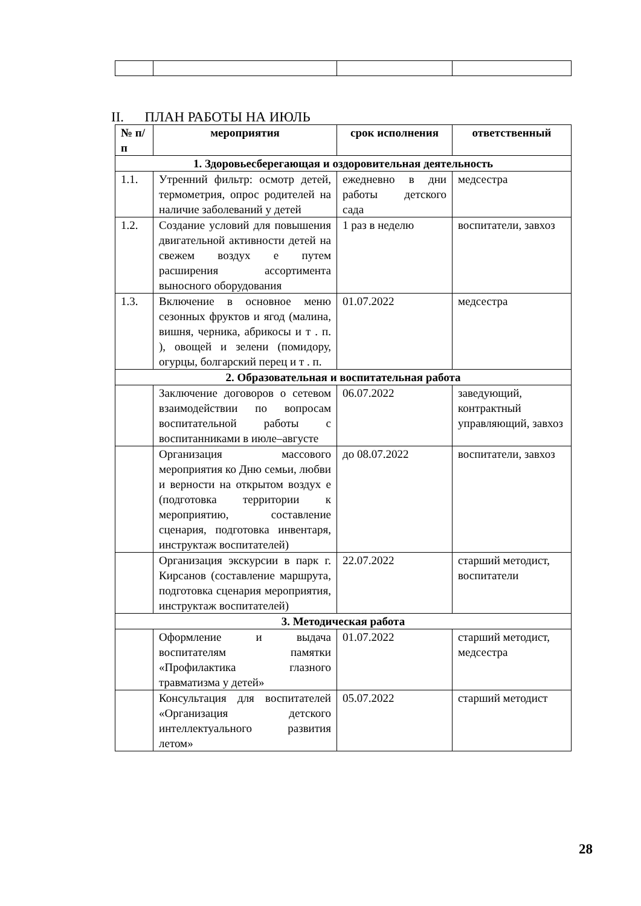II. ПЛАН РАБОТЫ НА ИЮЛЬ
| № п/п | мероприятия | срок исполнения | ответственный |
| --- | --- | --- | --- |
| 1. Здоровьесберегающая и оздоровительная деятельность | | | |
| 1.1. | Утренний фильтр: осмотр детей, термометрия, опрос родителей на наличие заболеваний у детей | ежедневно в дни работы детского сада | медсестра |
| 1.2. | Создание условий для повышения двигательной активности детей на свежем воздух е путем расширения ассортимента выносного оборудования | 1 раз в неделю | воспитатели, завхоз |
| 1.3. | Включение в основное меню сезонных фруктов и ягод (малина, вишня, черника, абрикосы и т . п. ), овощей и зелени (помидору, огурцы, болгарский перец и т . п. | 01.07.2022 | медсестра |
| 2. Образовательная и воспитательная работа | | | |
| | Заключение договоров о сетевом взаимодействии по вопросам воспитательной работы с воспитанниками в июле–августе | 06.07.2022 | заведующий, контрактный управляющий, завхоз |
| | Организация массового мероприятия ко Дню семьи, любви и верности на открытом воздух е (подготовка территории к мероприятию, составление сценария, подготовка инвентаря, инструктаж воспитателей) | до 08.07.2022 | воспитатели, завхоз |
| | Организация экскурсии в парк г. Кирсанов (составление маршрута, подготовка сценария мероприятия, инструктаж воспитателей) | 22.07.2022 | старший методист, воспитатели |
| 3. Методическая работа | | | |
| | Оформление и выдача воспитателям памятки «Профилактика глазного травматизма у детей» | 01.07.2022 | старший методист, медсестра |
| | Консультация для воспитателей «Организация детского интеллектуального развития летом» | 05.07.2022 | старший методист |
28